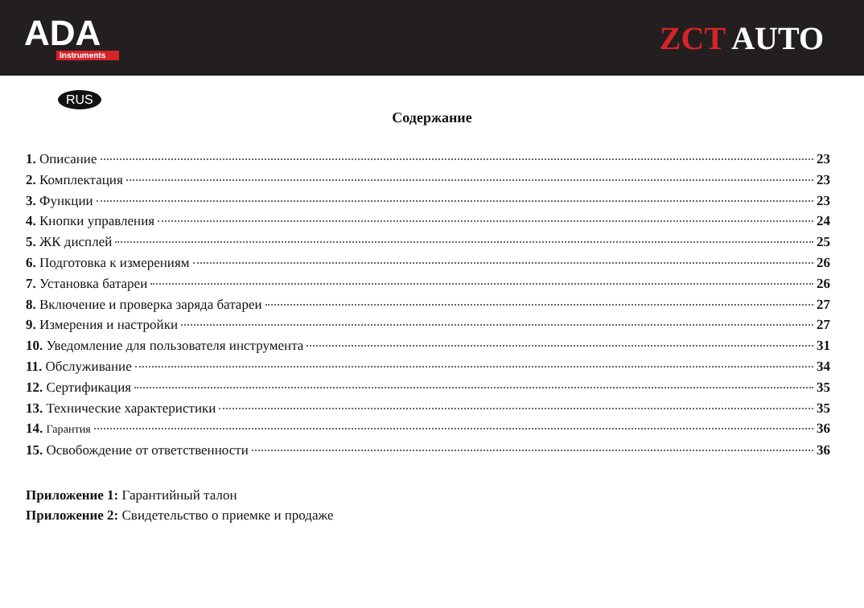ADA
Instruments
ZCT AUTO
RUS
Содержание
1. Описание 23
2. Комплектация 23
3. Функции 23
4. Кнопки управления 24
5. ЖК дисплей 25
6. Подготовка к измерениям 26
7. Установка батареи 26
8. Включение и проверка заряда батареи 27
9. Измерения и настройки 27
10. Уведомление для пользователя инструмента 31
11. Обслуживание 34
12. Сертификация 35
13. Технические характеристики 35
14. Гарантия 36
15. Освобождение от ответственности 36
Приложение 1: Гарантийный талон
Приложение 2: Свидетельство о приемке и продаже